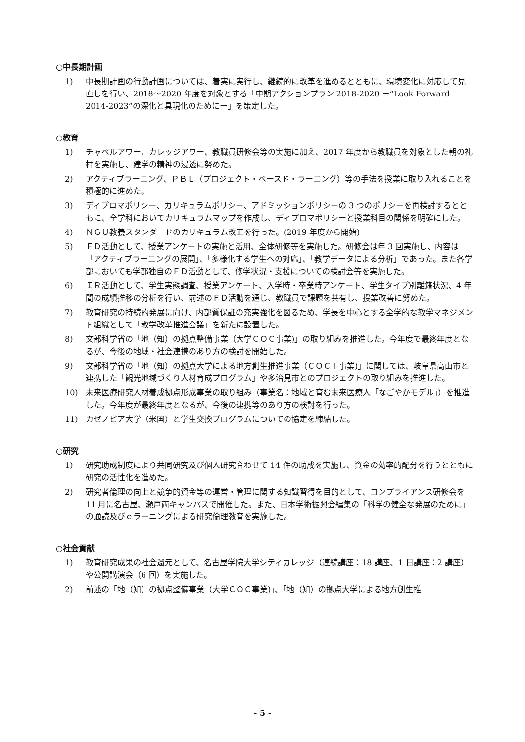○中長期計画
1) 中長期計画の行動計画については、着実に実行し、継続的に改革を進めるとともに、環境変化に対応して見直しを行い、2018～2020 年度を対象とする「中期アクションプラン 2018-2020 －“Look Forward 2014-2023”の深化と具現化のためにー」を策定した。
○教育
1) チャペルアワー、カレッジアワー、教職員研修会等の実施に加え、2017 年度から教職員を対象とした朝の礼拝を実施し、建学の精神の浸透に努めた。
2) アクティブラーニング、ＰＢＬ（プロジェクト・ベースド・ラーニング）等の手法を授業に取り入れることを積極的に進めた。
3) ディプロマポリシー、カリキュラムポリシー、アドミッションポリシーの 3 つのポリシーを再検討するとともに、全学科においてカリキュラムマップを作成し、ディプロマポリシーと授業科目の関係を明確にした。
4) ＮＧＵ教養スタンダードのカリキュラム改正を行った。(2019 年度から開始)
5) ＦＤ活動として、授業アンケートの実施と活用、全体研修等を実施した。研修会は年 3 回実施し、内容は「アクティブラーニングの展開」、「多様化する学生への対応」、「教学データによる分析」であった。また各学部においても学部独自のＦＤ活動として、修学状況・支援についての検討会等を実施した。
6) ＩＲ活動として、学生実態調査、授業アンケート、入学時・卒業時アンケート、学生タイプ別離籍状況、4 年間の成績推移の分析を行い、前述のＦＤ活動を通じ、教職員で課題を共有し、授業改善に努めた。
7) 教育研究の持続的発展に向け、内部質保証の充実強化を図るため、学長を中心とする全学的な教学マネジメント組織として「教学改革推進会議」を新たに設置した。
8) 文部科学省の「地（知）の拠点整備事業（大学ＣＯＣ事業)」の取り組みを推進した。今年度で最終年度となるが、今後の地域・社会連携のあり方の検討を開始した。
9) 文部科学省の「地（知）の拠点大学による地方創生推進事業（ＣＯＣ＋事業)」に関しては、岐阜県高山市と連携した「観光地域づくり人材育成プログラム」や多治見市とのプロジェクトの取り組みを推進した。
10) 未来医療研究人材養成拠点形成事業の取り組み（事業名：地域と育む未来医療人「なごやかモデル」）を推進した。今年度が最終年度となるが、今後の連携等のあり方の検討を行った。
11) カゼノビア大学（米国）と学生交換プログラムについての協定を締結した。
○研究
1) 研究助成制度により共同研究及び個人研究合わせて 14 件の助成を実施し、資金の効率的配分を行うとともに研究の活性化を進めた。
2) 研究者倫理の向上と競争的資金等の運営・管理に関する知識習得を目的として、コンプライアンス研修会を 11 月に名古屋、瀬戸両キャンパスで開催した。また、日本学術振興会編集の「科学の健全な発展のために」の通読及びｅラーニングによる研究倫理教育を実施した。
○社会貢献
1) 教育研究成果の社会還元として、名古屋学院大学シティカレッジ（連続講座：18 講座、1 日講座：2 講座）や公開講演会（6 回）を実施した。
2) 前述の「地（知）の拠点整備事業（大学ＣＯＣ事業)」、「地（知）の拠点大学による地方創生推
- 5 -